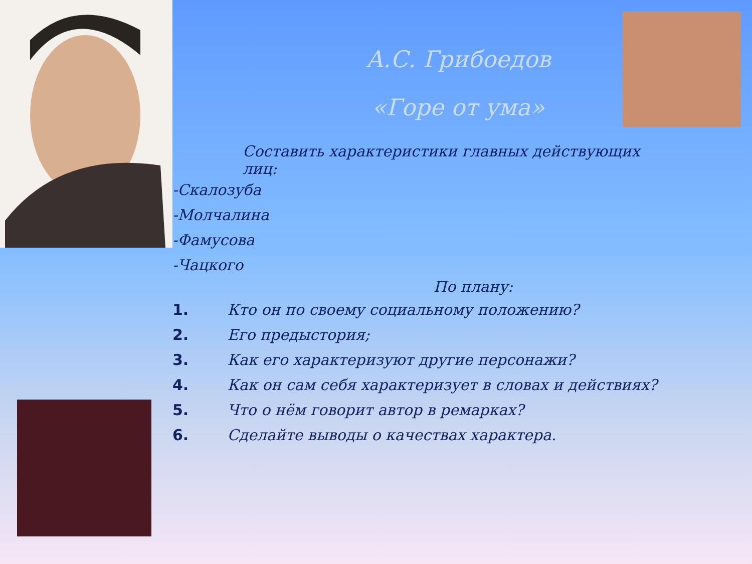А.С. Грибоедов
«Горе от ума»
Составить характеристики главных действующих лиц:
-Скалозуба
-Молчалина
-Фамусова
-Чацкого
По плану:
1. Кто он по своему социальному положению?
2. Его предыстория;
3. Как его характеризуют другие персонажи?
4. Как он сам себя характеризует в словах и действиях?
5. Что о нём говорит автор в ремарках?
6. Сделайте выводы о качествах характера.